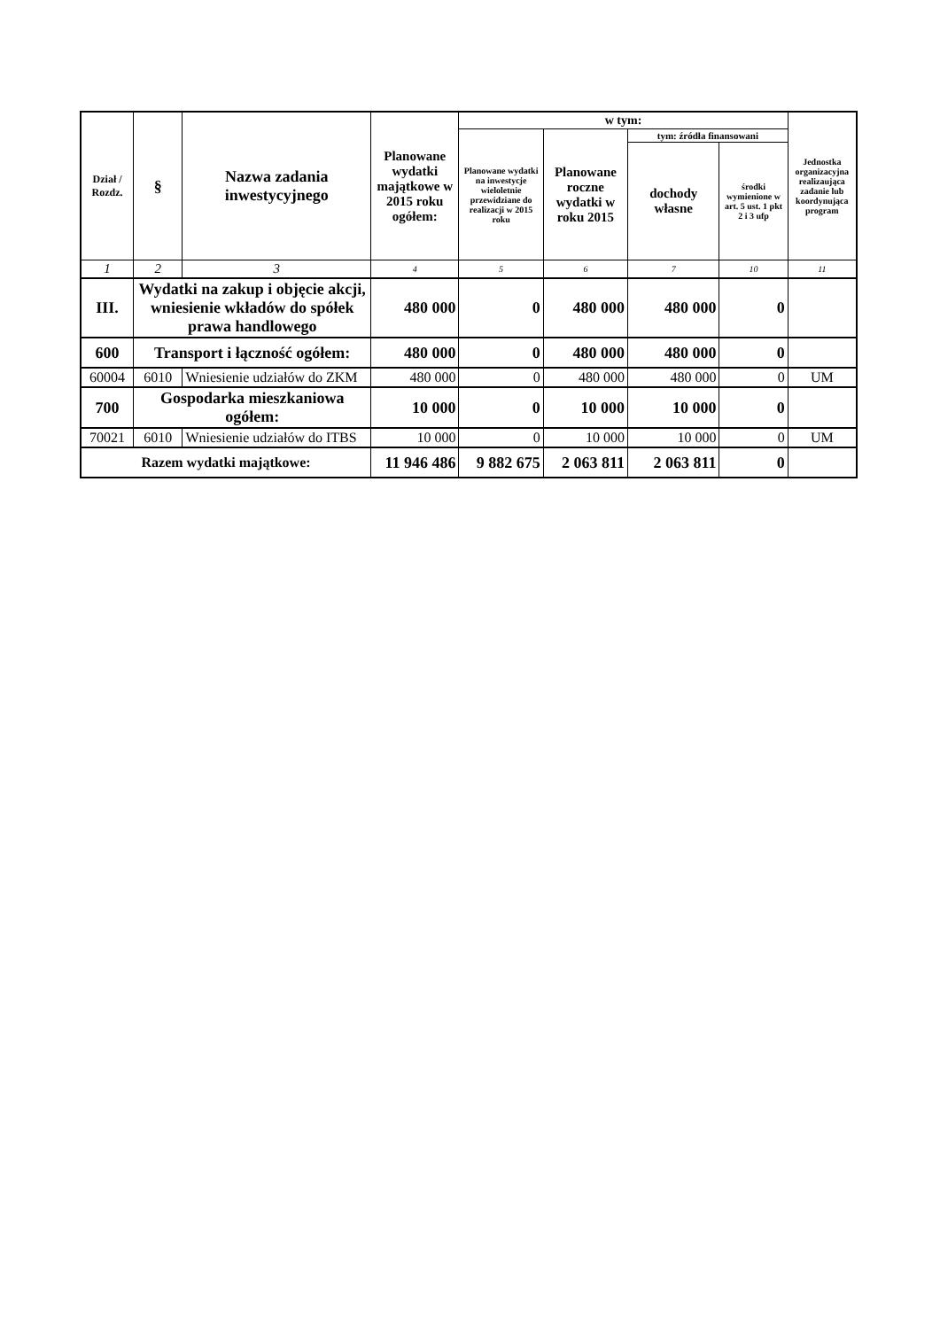| Dział / Rozdz. | § | Nazwa zadania inwestycyjnego | Planowane wydatki majątkowe w 2015 roku ogółem: | w tym: | | | | Jednostka organizacyjna realizaująca zadanie lub koordynująca program |
| --- | --- | --- | --- | --- | --- | --- | --- | --- |
| | | | | Planowane wydatki na inwestycje wieloletnie przewidziane do realizacji w 2015 roku | Planowane roczne wydatki w roku 2015 | tym: źródła finansowani | | |
| | | | | | | dochody własne | środki wymienione w art. 5 ust. 1 pkt 2 i 3 ufp | |
| 1 | 2 | 3 | 4 | 5 | 6 | 7 | 10 | 11 |
| III. | Wydatki na zakup i objęcie akcji, wniesienie wkładów do spółek prawa handlowego | | 480 000 | 0 | 480 000 | 480 000 | 0 | |
| 600 | Transport i łączność ogółem: | | 480 000 | 0 | 480 000 | 480 000 | 0 | |
| 60004 | 6010 | Wniesienie udziałów do ZKM | 480 000 | 0 | 480 000 | 480 000 | 0 | UM |
| 700 | Gospodarka mieszkaniowa ogółem: | | 10 000 | 0 | 10 000 | 10 000 | 0 | |
| 70021 | 6010 | Wniesienie udziałów do ITBS | 10 000 | 0 | 10 000 | 10 000 | 0 | UM |
| Razem wydatki majątkowe: | | | 11 946 486 | 9 882 675 | 2 063 811 | 2 063 811 | 0 | |